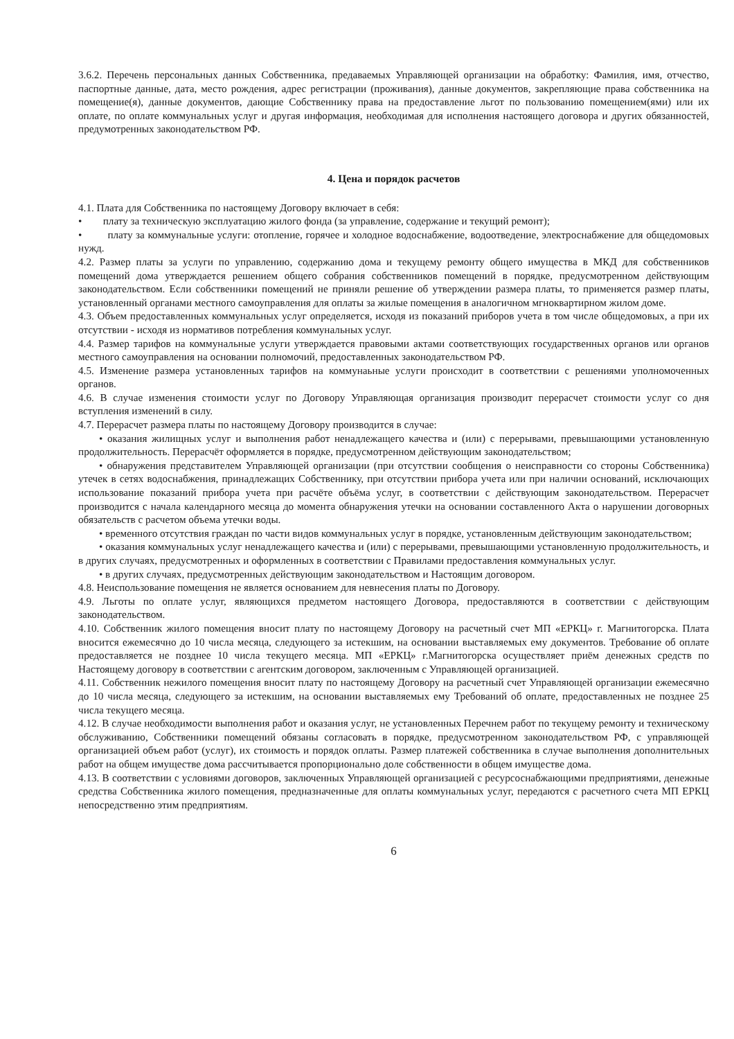3.6.2. Перечень персональных данных Собственника, предаваемых Управляющей организации на обработку: Фамилия, имя, отчество, паспортные данные, дата, место рождения, адрес регистрации (проживания), данные документов, закрепляющие права собственника на помещение(я), данные документов, дающие Собственнику права на предоставление льгот по пользованию помещением(ями) или их оплате, по оплате коммунальных услуг и другая информация, необходимая для исполнения настоящего договора и других обязанностей, предумотренных законодательством РФ.
4. Цена и порядок расчетов
4.1. Плата для Собственника по настоящему Договору включает в себя:
• плату за техническую эксплуатацию жилого фонда (за управление, содержание и текущий ремонт);
• плату за коммунальные услуги: отопление, горячее и холодное водоснабжение, водоотведение, электроснабжение для общедомовых нужд.
4.2. Размер платы за услуги по управлению, содержанию дома и текущему ремонту общего имущества в МКД для собственников помещений дома утверждается решением общего собрания собственников помещений в порядке, предусмотренном действующим законодательством. Если собственники помещений не приняли решение об утверждении размера платы, то применяется размер платы, установленный органами местного самоуправления для оплаты за жилые помещения в аналогичном мгноквартирном жилом доме.
4.3. Объем предоставленных коммунальных услуг определяется, исходя из показаний приборов учета в том числе общедомовых, а при их отсутствии - исходя из нормативов потребления коммунальных услуг.
4.4. Размер тарифов на коммунальные услуги утверждается правовыми актами соответствующих государственных органов или органов местного самоуправления на основании полномочий, предоставленных законодательством РФ.
4.5. Изменение размера установленных тарифов на коммунаьные услуги происходит в соответствии с решениями уполномоченных органов.
4.6. В случае изменения стоимости услуг по Договору Управляющая организация производит перерасчет стоимости услуг со дня вступления изменений в силу.
4.7. Перерасчет размера платы по настоящему Договору производится в случае:
• оказания жилищных услуг и выполнения работ ненадлежащего качества и (или) с перерывами, превышающими установленную продолжительность. Перерасчёт оформляется в порядке, предусмотренном действующим законодательством;
• обнаружения представителем Управляющей организации (при отсутствии сообщения о неисправности со стороны Собственника) утечек в сетях водоснабжения, принадлежащих Собственнику, при отсутствии прибора учета или при наличии оснований, исключающих использование показаний прибора учета при расчёте объёма услуг, в соответствии с действующим законодательством. Перерасчет производится с начала календарного месяца до момента обнаружения утечки на основании составленного Акта о нарушении договорных обязательств с расчетом объема утечки воды.
• временного отсутствия граждан по части видов коммунальных услуг в порядке, установленным действующим законодательством;
• оказания коммунальных услуг ненадлежащего качества и (или) с перерывами, превышающими установленную продолжительность, и в других случаях, предусмотренных и оформленных в соответствии с Правилами предоставления коммунальных услуг.
• в других случаях, предусмотренных действующим законодательством и Настоящим договором.
4.8. Неиспользование помещения не является основанием для невнесения платы по Договору.
4.9. Льготы по оплате услуг, являющихся предметом настоящего Договора, предоставляются в соответствии с действующим законодательством.
4.10. Собственник жилого помещения вносит плату по настоящему Договору на расчетный счет МП «ЕРКЦ» г. Магнитогорска. Плата вносится ежемесячно до 10 числа месяца, следующего за истекшим, на основании выставляемых ему документов. Требование об оплате предоставляется не позднее 10 числа текущего месяца. МП «ЕРКЦ» г.Магнитогорска осуществляет приём денежных средств по Настоящему договору в соответствии с агентским договором, заключенным с Управляющей организацией.
4.11. Собственник нежилого помещения вносит плату по настоящему Договору на расчетный счет Управляющей организации ежемесячно до 10 числа месяца, следующего за истекшим, на основании выставляемых ему Требований об оплате, предоставленных не позднее 25 числа текущего месяца.
4.12. В случае необходимости выполнения работ и оказания услуг, не установленных Перечнем работ по текущему ремонту и техническому обслуживанию, Собственники помещений обязаны согласовать в порядке, предусмотренном законодательством РФ, с управляющей организацией объем работ (услуг), их стоимость и порядок оплаты. Размер платежей собственника в случае выполнения дополнительных работ на общем имуществе дома рассчитывается пропорционально доле собственности в общем имуществе дома.
4.13. В соответствии с условиями договоров, заключенных Управляющей организацией с ресурсоснабжающими предприятиями, денежные средства Собственника жилого помещения, предназначенные для оплаты коммунальных услуг, передаются с расчетного счета МП ЕРКЦ непосредственно этим предприятиям.
6